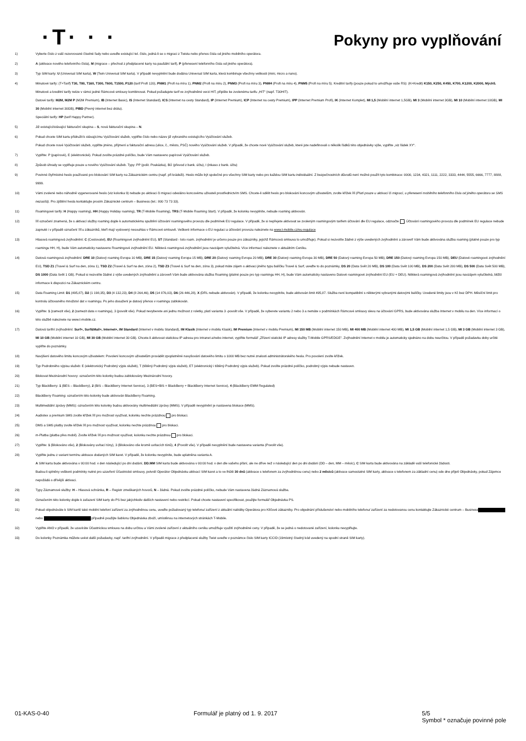·T· · ·
Pokyny pro vyplňování
1) Vyberte číslo z vaší rezervované číselné řady nebo uveďte existující tel. číslo, jedná-li se o migraci z Twistu nebo přenos čísla od jiného mobilního operátora.
2) A (aktivace nového telefonního čísla), M (migrace – přechod z předplacené karty na paušální tarif), P (přenesení telefonního čísla od jiného operátora).
3) Typ SIM karty: U (Universal SIM karta), W (Twin Universal SIM karta). V případě nevyplnění bude dodána Universal SIM karta, která kombinuje všechny velikosti (mini, micro a nano).
4) Minutové tarify: (T=Tarif) T30, T80, T160, T300, T600, T1500, P120 (tarif Profi 120), PNM1 (Profi na míru 1), PNM2 (Profi na míru 2), PNM3 (Profi na míru 3), PNM4 (Profi na míru 4), PNM5 (Profi na míru 5). Kreditní tarify (pouze pokud to umožňuje vaše RS): (K=Kredit) K150, K250, K450, K700, K1200, K2000, Mých5.
Minutové a kreditní tarify nelze v rámci jedné Rámcové smlouvy kombinovat. Pokud požadujete tarif ve zvýhodněné verzi HIT, připište ke zvolenému tarifu „HIT“ (např. T30HIT).
Datové tarify: M2M, M2M P (M2M Premium), IB (Internet Basic), IS (Internet Standard), ICS (Internet na cesty Standard), IP (Internet Premium), ICP (Internet na cesty Premium), IPP (Internet Premium Profi), IK (Internet Komplet), MI 1,5 (Mobilní internet 1,5GB), MI 3 (Mobilní internet 3GB), MI 10 (Mobilní internet 10GB), MI 30 (Mobilní internet 30GB), PIBD (Pevný internet bez drátu).
Speciální tarify: HP (tarif Happy Partner).
5) Již existující/stávající fakturační skupina – S, nová fakturační skupina – N.
6) Pokud chcete SIM kartu přidružit k stávajícímu Vyúčtování služeb, vyplňte číslo nebo název již vybraného existujícího Vyúčtování služeb.
Pokud chcete nové Vyúčtování služeb, vyplňte jméno, příjmení a fakturační adresu (ulice, č., město, PSČ) nového Vyúčtování služeb. V případě, že chcete nové Vyúčtování služeb, které jste nadefinovali o několik řádků této objednávky výše, vyplňte „viz řádek XY“.
7) Vyplňte: P (papírové), E (elektronické). Pokud zvolíte prázdné políčko, bude Vám nastaveno papírové Vyúčtování služeb.
8) Způsob úhrady se vyplňuje pouze u nového Vyúčtování služeb. Typy: PP (pošt. Poukázka), BÚ (převod z bank. účtu), I (inkaso z bank. účtu)
9) Povinné čtyřmístné heslo používané pro blokování SIM karty na Zákaznickém centru (např. při krádeži). Heslo může být společné pro všechny SIM karty nebo pro každou SIM kartu individuální. Z bezpečnostních důvodů není možné použít tyto kombinace: 0000, 1234, 4321, 1111, 2222, 3333, 4444, 5555, 6666, 7777, 8888, 9999.
10) Vámi zvolené nebo náhodně vygenerované heslo (viz kolonka 9) nebude po aktivaci či migraci odesláno koncovému uživateli prostřednictvím SMS. Chcete-li sdělit heslo pro blokování koncovým uživatelům, zvolte křížek ☒ (Platí pouze u aktivací či migrací, u přenesení mobilního telefonního čísla od jiného operátora se SMS nezasílá). Pro zjištění hesla kontaktujte prosím Zákaznické centrum – Business (tel.: 800 73 73 33).
11) Roamingové tarify: H (Happy roaming), HH (Happy Holiday roaming), TR (T-Mobile Roaming), TRS (T-Mobile Roaming Start). V případě, že kolonku nevyplníte, nebude roaming aktivován.
12) ☒ označení znamená, že s aktivací služby roaming dojde k automatickému spuštění účtování roamingového provozu dle podmínek EU regulace. V případě, že si nepřejete aktivovat se zvoleným roamingovým tarifem účtování dle EU regulace, odznačte . Účtování roamingového provozu dle podmínek EU regulace nebude zapnuté i v případě označení ☒ u zákazníků, kteří mají vyslovený nesouhlas v Rámcové smlouvě. Veškeré informace o EU regulaci a účtování provozu naleznete na www.t-mobile.cz/eu-regulace
13) Hlasová roamingová zvýhodnění: C (Cestovatel), EU (Roamingové zvýhodnění EU), ST (Standard - toto roam. zvýhodnění je určeno pouze pro zákazníky, jejichž Rámcová smlouva to umožňuje). Pokud si nezvolíte žádné z výše uvedených zvýhodnění a zároveň Vám bude aktivována služba roaming (platné pouze pro typ roamingu HH, H), bude Vám automaticky nastaveno Roamingové zvýhodnění EU. Některá roamingová zvýhodnění jsou navzájem vylučitelná. Více informací naleznete v aktuálním Ceníku.
14) Datová roamingová zvýhodnění: DRE 10 (Datový roaming Evropa 10 MB), DRE 15 (Datový roaming Evropa 15 MB), DRE 20 (Datový roaming Evropa 20 MB), DRE 30 (Datový roaming Evropa 30 MB), DRE 50 (Datový roaming Evropa 50 MB), DRE 150 (Datový roaming Evropa 150 MB), DEU (Datové roamingové zvýhodnění EU), TSD Z1 (Travel & Surf na den, zóna 1), TSD Z2 (Travel & Surf na den, zóna 2), TSD Z3 (Travel & Surf na den, zóna 3), pokud máte zájem o aktivaci jiného typu balíčku Travel & Surf, uveďte to do poznámky, DS 20 (Data Svět 20 MB), DS 100 (Data Svět 100 MB), DS 200 (Data Svět 200 MB), DS 500 (Data Svět 500 MB), DS 1000 (Data Svět 1 GB). Pokud si nezvolíte žádné z výše uvedených zvýhodnění a zároveň Vám bude aktivována služba Roaming (platné pouze pro typ roamingu HH, H), bude Vám automaticky nastaveno Datové roamingové zvýhodnění EU (EU + DEU). Některá roamingová zvýhodnění jsou navzájem vylučitelná, bližší informace k dispozici na Zákaznickém centru.
15) Data Roaming Limit: D1 (495,87), D2 (1 198,35), D3 (4 132,23), D4 (8 264,46), D5 (14 876,03), D6 (26 446,28), X (DRL nebude aktivován). V případě, že kolonku nevyplníte, bude aktivován limit 495,87. Služba není kompatibilní s některými vybranými datovými balíčky. Uvedené limity jsou v Kč bez DPH. Měsíční limit pro kontrolu účtovaného množství dat v roamingu. Po jeho dosažení je datový přenos v roamingu zablokován.
16) Vyplňte: 1 (zamezit vše), 2 (zamezit data v roamingu), 3 (povolit vše). Pokud nevyberete ani jednu možnost z roletky, platí varianta 3 -povolit vše. V případě, že vyberete variantu 2 nebo 3 a nemáte v podmínkách Rámcové smlouvy slevu na účtování GPRS, bude aktivována služba Internet v mobilu na den. Více informací o této službě naleznete na www.t-mobile.cz.
17) Datová tarifní zvýhodnění: Surf+, Surf&Mail+, Internet+, IM Standard (Internet v mobilu Standard), IM Klasik (Internet v mobilu Klasik), IM Premium (Internet v mobilu Premium), MI 150 MB (Mobilní internet 150 MB), MI 400 MB (Mobilní internet 400 MB), MI 1,5 GB (Mobilní internet 1,5 GB), MI 3 GB (Mobilní internet 3 GB), MI 10 GB (Mobilní internet 10 GB), MI 30 GB (Mobilní internet 30 GB). Chcete-li aktivovat statickou IP adresu pro intranet a/nebo internet, vyplňte formulář „Zřízení statické IP adresy služby T-Mobile GPRS/EDGE“. Zvýhodnění Internet v mobilu je automaticky sjednáno na dobu neurčitou. V případě požadavku doby určité vyplňte do poznámky.
18) Navýšení datového limitu koncovým uživatelem: Povolení koncovým uživatelům provádět zpoplatněné navyšování datového limitu o 1000 MB bez nutné znalosti administrátorského hesla. Pro povolení zvolte křížek.
19) Typ Podrobného výpisu služeb: E (elektronický Podrobný výpis služeb), T (tištěný Podrobný výpis služeb), ET (elektronický i tištěný Podrobný výpis služeb). Pokud zvolíte prázdné políčko, podrobný výpis nebude nastaven.
20) Blokovat Mezinárodní hovory: označením této kolonky budou zablokovány Mezinárodní hovory.
21) Typ BlackBerry: 1 (BES – BlackBerry), 2 (BIS – BlackBerry Internet Service), 3 (BES+BIS = BlackBerry + BlackBerry Internet Service), 4 (BlackBerry EMM Regulated)
22) BlackBerry Roaming: označením této kolonky bude aktivován BlackBerry Roaming.
23) Multimediální zprávy (MMS): označením této kolonky budou aktivovány multimediální zprávy (MMS). V případě nevyplnění je nastavena blokace (MMS).
24) Audiotex a premium SMS zvolte křížek ☒ pro možnost využívat, kolonku nechte prázdnou pro blokaci.
25) DMS a SMS platby zvolte křížek ☒ pro možnost využívat, kolonku nechte prázdnou pro blokaci.
26) m-Platba (platba přes mobil). Zvolte křížek ☒ pro možnost využívat, kolonku nechte prázdnou pro blokaci.
27) Vyplňte: 1 (Blokováno vše), 2 (Blokovány uvítací tóny), 3 (Blokováno vše kromě uvítacích tónů), 4 (Povolit vše). V případě nevyplnění bude nastavena varianta (Povolit vše).
28) Vyplňte jednu z variant termínu aktivace dodaných SIM karet. V případě, že kolonku nevyplníte, bude uplatněna varianta A.
A SIM karta bude aktivována v 00:00 hod. v den následující po dni dodání, DD.MM SIM karta bude aktivována v 00:00 hod. v den dle vašeho přání, ale ne dříve než v následující den po dni dodání (DD – den, MM – měsíc), C SIM karta bude aktivována na základě vaší telefonické žádosti.
Budou-li splněny veškeré podmínky nutné pro uzavření Účastnické smlouvy, potvrdí Operátor Objednávku aktivací SIM karet a to ve lhůtě 30 dnů (aktivace s telefonem za zvýhodněnou cenu) nebo 2 měsíců (aktivace samostatné SIM karty, aktivace s telefonem za základní cenu) ode dne přijetí Objednávky, pokud Zájemce nepožádá o dřívější aktivaci.
29) Typy Záznamové služby: H – Hlasová schránka, R – Registr zmeškaných hovorů, N – žádná. Pokud zvolíte prázdné políčko, nebude Vám nastavena žádná Záznamová služba.
30) Označením této kolonky dojde k zařazení SIM karty do PS bez jakýchkoliv dalších nastavení nebo restrikcí. Pokud chcete nastavení specifikovat, použijte formulář Objednávka PS.
31) Pokud objednáváte k SIM kartě také mobilní telefon/ zařízení za zvýhodněnou cenu, uveďte požadovaný typ telefonu/ zařízení z aktuální nabídky Operátora pro Klíčové zákazníky. Pro objednání příslušenství nebo mobilního telefonu/ zařízení za nedotovanou cenu kontaktujte Zákaznické centrum – Business nebo případně použijte šablonu Objednávka zboží, umístěnou na internetových stránkách T-Mobile.
32) Vyplňte ANO v případě, že uzavíráte Účastnickou smlouvu na dobu určitou a Vámi zvolené zařízení z aktuálního ceníku umožňuje využití zvýhodněné ceny. V případě, že se jedná o nedotované zařízení, kolonku nevyplňujte.
33) Do kolonky Poznámka můžete uvést další požadavky, např. tarifní zvýhodnění. V případě migrace z předplacené služby Twist uveďte v poznámce číslo SIM karty ICCID (19místný číselný kód uvedený na spodní straně SIM karty).
01-KAS-0-40 Formulář je platný od 1. 9. 2017 5/5
Symbol * označuje povinné pole